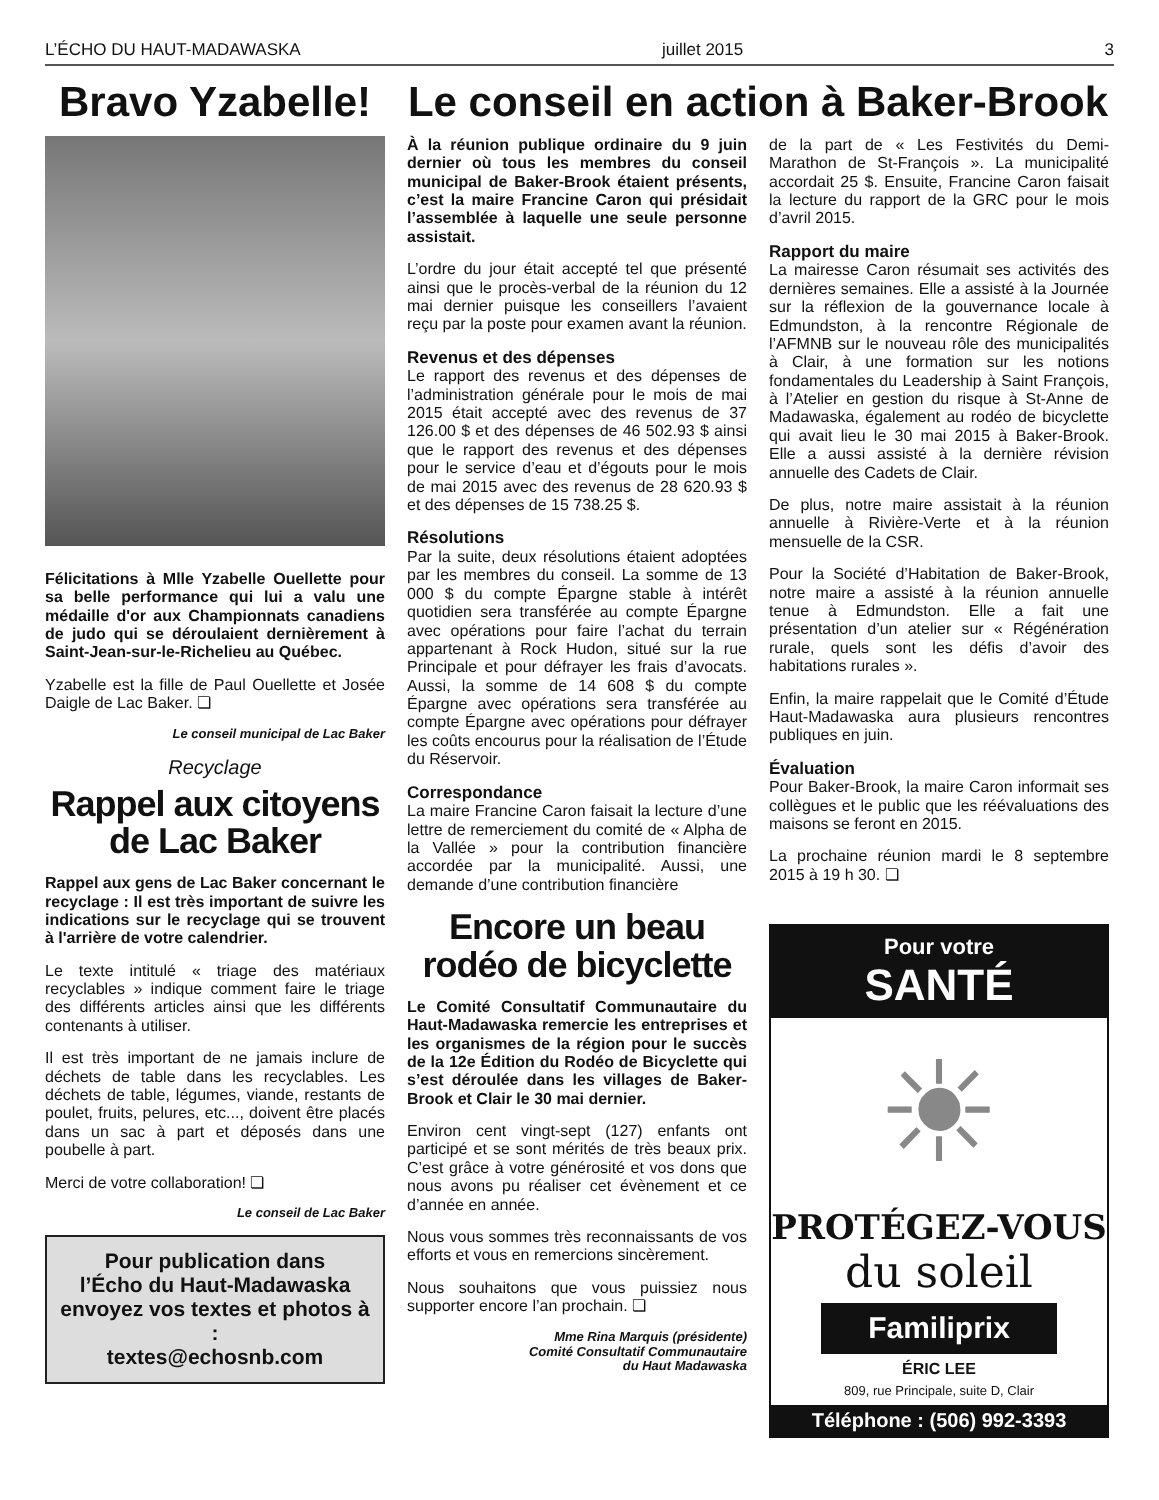L’ÉCHO DU HAUT-MADAWASKA juillet 2015 3
Bravo Yzabelle!
Félicitations à Mlle Yzabelle Ouellette pour sa belle performance qui lui a valu une médaille d'or aux Championnats canadiens de judo qui se déroulaient dernièrement à Saint-Jean-sur-le-Richelieu au Québec.
Yzabelle est la fille de Paul Ouellette et Josée Daigle de Lac Baker. ❏
Le conseil municipal de Lac Baker
Recyclage
Rappel aux citoyens de Lac Baker
Rappel aux gens de Lac Baker concernant le recyclage : Il est très important de suivre les indications sur le recyclage qui se trouvent à l'arrière de votre calendrier.
Le texte intitulé « triage des matériaux recyclables » indique comment faire le triage des différents articles ainsi que les différents contenants à utiliser.
Il est très important de ne jamais inclure de déchets de table dans les recyclables. Les déchets de table, légumes, viande, restants de poulet, fruits, pelures, etc..., doivent être placés dans un sac à part et déposés dans une poubelle à part.
Merci de votre collaboration! ❏
Le conseil de Lac Baker
Pour publication dans
l’Écho du Haut-Madawaska
envoyez vos textes et photos à :
textes@echosnb.com
Le conseil en action à Baker-Brook
À la réunion publique ordinaire du 9 juin dernier où tous les membres du conseil municipal de Baker-Brook étaient présents, c’est la maire Francine Caron qui présidait l’assemblée à laquelle une seule personne assistait.
L’ordre du jour était accepté tel que présenté ainsi que le procès-verbal de la réunion du 12 mai dernier puisque les conseillers l’avaient reçu par la poste pour examen avant la réunion.
Revenus et des dépenses
Le rapport des revenus et des dépenses de l’administration générale pour le mois de mai 2015 était accepté avec des revenus de 37 126.00 $ et des dépenses de 46 502.93 $ ainsi que le rapport des revenus et des dépenses pour le service d’eau et d’égouts pour le mois de mai 2015 avec des revenus de 28 620.93 $ et des dépenses de 15 738.25 $.
Résolutions
Par la suite, deux résolutions étaient adoptées par les membres du conseil. La somme de 13 000 $ du compte Épargne stable à intérêt quotidien sera transférée au compte Épargne avec opérations pour faire l’achat du terrain appartenant à Rock Hudon, situé sur la rue Principale et pour défrayer les frais d’avocats. Aussi, la somme de 14 608 $ du compte Épargne avec opérations sera transférée au compte Épargne avec opérations pour défrayer les coûts encourus pour la réalisation de l’Étude du Réservoir.
Correspondance
La maire Francine Caron faisait la lecture d’une lettre de remerciement du comité de « Alpha de la Vallée » pour la contribution financière accordée par la municipalité. Aussi, une demande d’une contribution financière
Encore un beau rodéo de bicyclette
Le Comité Consultatif Communautaire du Haut-Madawaska remercie les entreprises et les organismes de la région pour le succès de la 12e Édition du Rodéo de Bicyclette qui s’est déroulée dans les villages de Baker-Brook et Clair le 30 mai dernier.
Environ cent vingt-sept (127) enfants ont participé et se sont mérités de très beaux prix. C’est grâce à votre générosité et vos dons que nous avons pu réaliser cet évènement et ce d’année en année.
Nous vous sommes très reconnaissants de vos efforts et vous en remercions sincèrement.
Nous souhaitons que vous puissiez nous supporter encore l’an prochain. ❏
Mme Rina Marquis (présidente)
Comité Consultatif Communautaire
du Haut Madawaska
de la part de « Les Festivités du Demi-Marathon de St-François ». La municipalité accordait 25 $. Ensuite, Francine Caron faisait la lecture du rapport de la GRC pour le mois d’avril 2015.
Rapport du maire
La mairesse Caron résumait ses activités des dernières semaines. Elle a assisté à la Journée sur la réflexion de la gouvernance locale à Edmundston, à la rencontre Régionale de l’AFMNB sur le nouveau rôle des municipalités à Clair, à une formation sur les notions fondamentales du Leadership à Saint François, à l’Atelier en gestion du risque à St-Anne de Madawaska, également au rodéo de bicyclette qui avait lieu le 30 mai 2015 à Baker-Brook. Elle a aussi assisté à la dernière révision annuelle des Cadets de Clair.
De plus, notre maire assistait à la réunion annuelle à Rivière-Verte et à la réunion mensuelle de la CSR.
Pour la Société d’Habitation de Baker-Brook, notre maire a assisté à la réunion annuelle tenue à Edmundston. Elle a fait une présentation d’un atelier sur « Régénération rurale, quels sont les défis d’avoir des habitations rurales ».
Enfin, la maire rappelait que le Comité d’Étude Haut-Madawaska aura plusieurs rencontres publiques en juin.
Évaluation
Pour Baker-Brook, la maire Caron informait ses collègues et le public que les réévaluations des maisons se feront en 2015.
La prochaine réunion mardi le 8 septembre 2015 à 19 h 30. ❏
Pour votre
SANTÉ
☀
PROTÉGEZ-VOUS
du soleil
Familiprix
ÉRIC LEE
809, rue Principale, suite D, Clair
Téléphone : (506) 992-3393